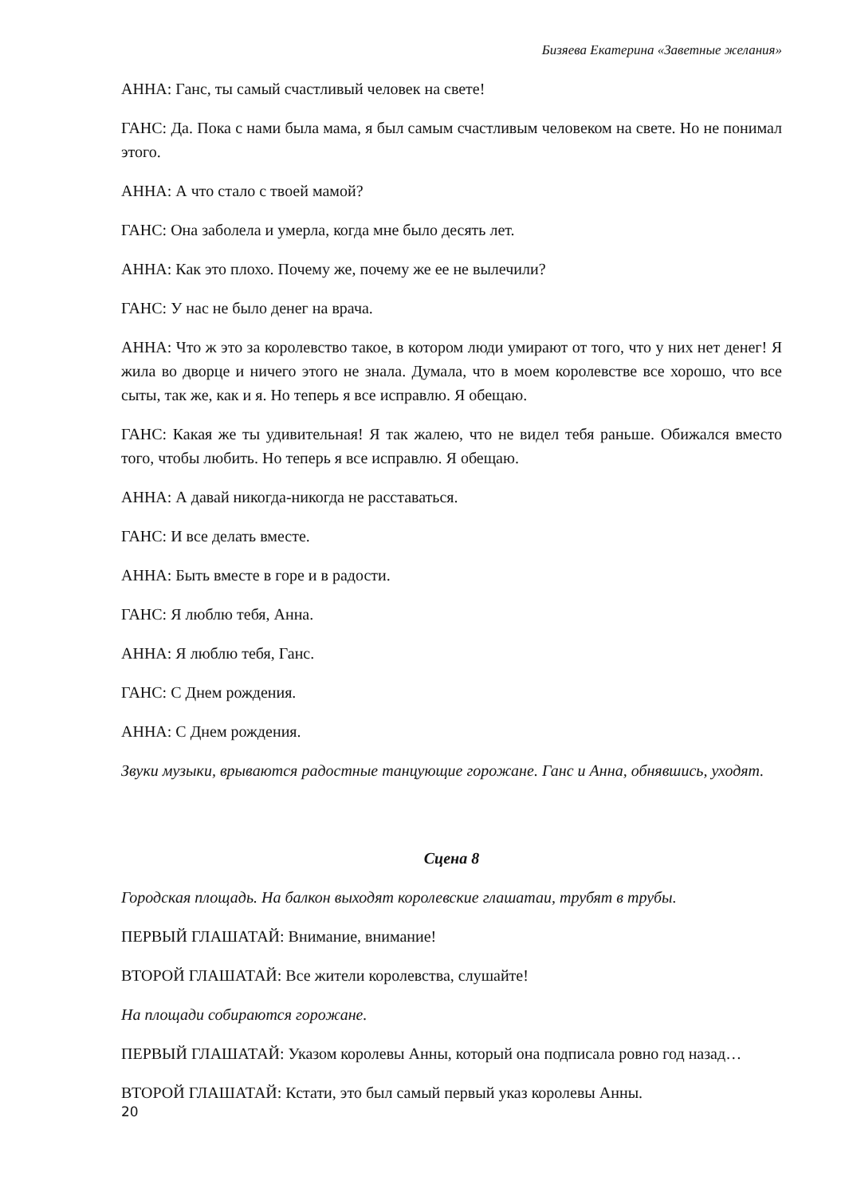Бизяева Екатерина «Заветные желания»
АННА: Ганс, ты самый счастливый человек на свете!
ГАНС: Да. Пока с нами была мама, я был самым счастливым человеком на свете. Но не понимал этого.
АННА: А что стало с твоей мамой?
ГАНС: Она заболела и умерла, когда мне было десять лет.
АННА: Как это плохо. Почему же, почему же ее не вылечили?
ГАНС: У нас не было денег на врача.
АННА: Что ж это за королевство такое, в котором люди умирают от того, что у них нет денег! Я жила во дворце и ничего этого не знала. Думала, что в моем королевстве все хорошо, что все сыты, так же, как и я. Но теперь я все исправлю. Я обещаю.
ГАНС: Какая же ты удивительная! Я так жалею, что не видел тебя раньше. Обижался вместо того, чтобы любить. Но теперь я все исправлю. Я обещаю.
АННА: А давай никогда-никогда не расставаться.
ГАНС: И все делать вместе.
АННА: Быть вместе в горе и в радости.
ГАНС: Я люблю тебя, Анна.
АННА: Я люблю тебя, Ганс.
ГАНС: С Днем рождения.
АННА: С Днем рождения.
Звуки музыки, врываются радостные танцующие горожане. Ганс и Анна, обнявшись, уходят.
Сцена 8
Городская площадь. На балкон выходят королевские глашатаи, трубят в трубы.
ПЕРВЫЙ ГЛАШАТАЙ: Внимание, внимание!
ВТОРОЙ ГЛАШАТАЙ: Все жители королевства, слушайте!
На площади собираются горожане.
ПЕРВЫЙ ГЛАШАТАЙ: Указом королевы Анны, который она подписала ровно год назад…
ВТОРОЙ ГЛАШАТАЙ: Кстати, это был самый первый указ королевы Анны.
20